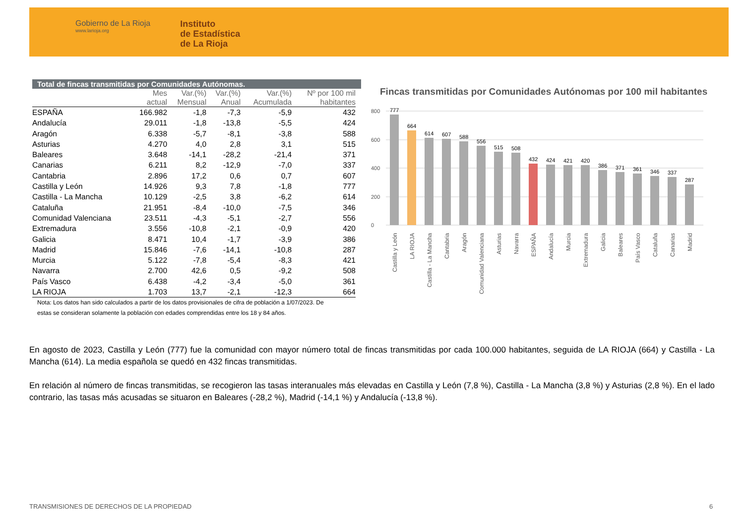Gobierno de La Rioja
www.larioja.org
Instituto
de Estadística
de La Rioja
Total de fincas transmitidas por Comunidades Autónomas.
| | Mes actual | Var.(%) Mensual | Var.(%) Anual | Var.(%) Acumulada | Nº por 100 mil habitantes |
| --- | --- | --- | --- | --- | --- |
| ESPAÑA | 166.982 | -1,8 | -7,3 | -5,9 | 432 |
| Andalucía | 29.011 | -1,8 | -13,8 | -5,5 | 424 |
| Aragón | 6.338 | -5,7 | -8,1 | -3,8 | 588 |
| Asturias | 4.270 | 4,0 | 2,8 | 3,1 | 515 |
| Baleares | 3.648 | -14,1 | -28,2 | -21,4 | 371 |
| Canarias | 6.211 | 8,2 | -12,9 | -7,0 | 337 |
| Cantabria | 2.896 | 17,2 | 0,6 | 0,7 | 607 |
| Castilla y León | 14.926 | 9,3 | 7,8 | -1,8 | 777 |
| Castilla - La Mancha | 10.129 | -2,5 | 3,8 | -6,2 | 614 |
| Cataluña | 21.951 | -8,4 | -10,0 | -7,5 | 346 |
| Comunidad Valenciana | 23.511 | -4,3 | -5,1 | -2,7 | 556 |
| Extremadura | 3.556 | -10,8 | -2,1 | -0,9 | 420 |
| Galicia | 8.471 | 10,4 | -1,7 | -3,9 | 386 |
| Madrid | 15.846 | -7,6 | -14,1 | -10,8 | 287 |
| Murcia | 5.122 | -7,8 | -5,4 | -8,3 | 421 |
| Navarra | 2.700 | 42,6 | 0,5 | -9,2 | 508 |
| País Vasco | 6.438 | -4,2 | -3,4 | -5,0 | 361 |
| LA RIOJA | 1.703 | 13,7 | -2,1 | -12,3 | 664 |
Nota: Los datos han sido calculados a partir de los datos provisionales de cifra de población a 1/07/2023. De estas se consideran solamente la población con edades comprendidas entre los 18 y 84 años.
Fincas transmitidas por Comunidades Autónomas por 100 mil habitantes
800
600
400
200
0
777
664
614
607
588
556
515
508
432
424
421
420
386
371
361
346
337
287
Castilla y León
LA RIOJA
Castilla - La Mancha
Cantabria
Aragón
Comunidad Valenciana
Asturias
Navarra
ESPAÑA
Andalucía
Murcia
Extremadura
Galicia
Baleares
País Vasco
Cataluña
Canarias
Madrid
En agosto de 2023, Castilla y León (777) fue la comunidad con mayor número total de fincas transmitidas por cada 100.000 habitantes, seguida de LA RIOJA (664) y Castilla - La Mancha (614). La media española se quedó en 432 fincas transmitidas.
En relación al número de fincas transmitidas, se recogieron las tasas interanuales más elevadas en Castilla y León (7,8 %), Castilla - La Mancha (3,8 %) y Asturias (2,8 %). En el lado contrario, las tasas más acusadas se situaron en Baleares (-28,2 %), Madrid (-14,1 %) y Andalucía (-13,8 %).
TRANSMISIONES DE DERECHOS DE LA PROPIEDAD
6